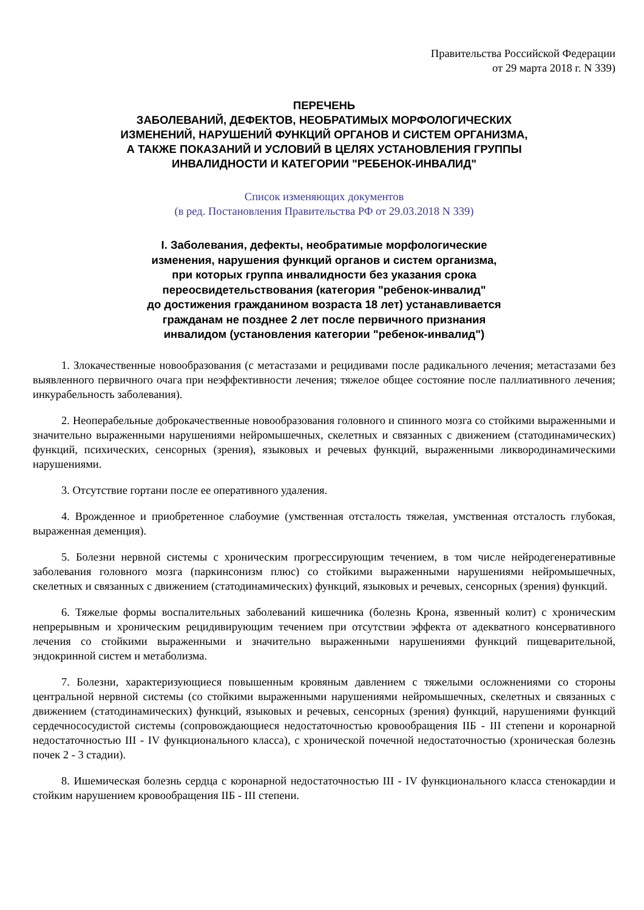Правительства Российской Федерации
от 29 марта 2018 г. N 339)
ПЕРЕЧЕНЬ
ЗАБОЛЕВАНИЙ, ДЕФЕКТОВ, НЕОБРАТИМЫХ МОРФОЛОГИЧЕСКИХ
ИЗМЕНЕНИЙ, НАРУШЕНИЙ ФУНКЦИЙ ОРГАНОВ И СИСТЕМ ОРГАНИЗМА,
А ТАКЖЕ ПОКАЗАНИЙ И УСЛОВИЙ В ЦЕЛЯХ УСТАНОВЛЕНИЯ ГРУППЫ
ИНВАЛИДНОСТИ И КАТЕГОРИИ "РЕБЕНОК-ИНВАЛИД"
Список изменяющих документов
(в ред. Постановления Правительства РФ от 29.03.2018 N 339)
I. Заболевания, дефекты, необратимые морфологические
изменения, нарушения функций органов и систем организма,
при которых группа инвалидности без указания срока
переосвидетельствования (категория "ребенок-инвалид"
до достижения гражданином возраста 18 лет) устанавливается
гражданам не позднее 2 лет после первичного признания
инвалидом (установления категории "ребенок-инвалид")
1. Злокачественные новообразования (с метастазами и рецидивами после радикального лечения; метастазами без выявленного первичного очага при неэффективности лечения; тяжелое общее состояние после паллиативного лечения; инкурабельность заболевания).
2. Неоперабельные доброкачественные новообразования головного и спинного мозга со стойкими выраженными и значительно выраженными нарушениями нейромышечных, скелетных и связанных с движением (статодинамических) функций, психических, сенсорных (зрения), языковых и речевых функций, выраженными ликвородинамическими нарушениями.
3. Отсутствие гортани после ее оперативного удаления.
4. Врожденное и приобретенное слабоумие (умственная отсталость тяжелая, умственная отсталость глубокая, выраженная деменция).
5. Болезни нервной системы с хроническим прогрессирующим течением, в том числе нейродегенеративные заболевания головного мозга (паркинсонизм плюс) со стойкими выраженными нарушениями нейромышечных, скелетных и связанных с движением (статодинамических) функций, языковых и речевых, сенсорных (зрения) функций.
6. Тяжелые формы воспалительных заболеваний кишечника (болезнь Крона, язвенный колит) с хроническим непрерывным и хроническим рецидивирующим течением при отсутствии эффекта от адекватного консервативного лечения со стойкими выраженными и значительно выраженными нарушениями функций пищеварительной, эндокринной систем и метаболизма.
7. Болезни, характеризующиеся повышенным кровяным давлением с тяжелыми осложнениями со стороны центральной нервной системы (со стойкими выраженными нарушениями нейромышечных, скелетных и связанных с движением (статодинамических) функций, языковых и речевых, сенсорных (зрения) функций, нарушениями функций сердечнососудистой системы (сопровождающиеся недостаточностью кровообращения IIБ - III степени и коронарной недостаточностью III - IV функционального класса), с хронической почечной недостаточностью (хроническая болезнь почек 2 - 3 стадии).
8. Ишемическая болезнь сердца с коронарной недостаточностью III - IV функционального класса стенокардии и стойким нарушением кровообращения IIБ - III степени.